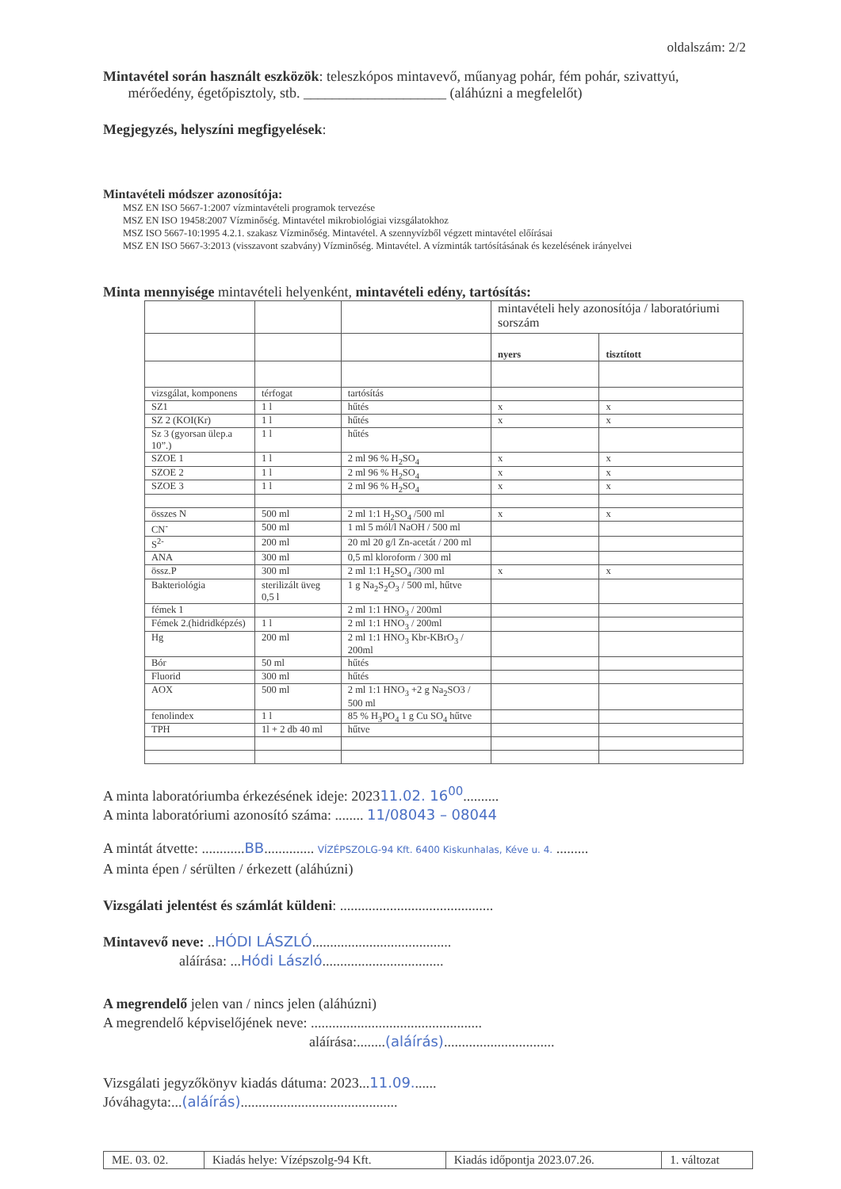oldalszám: 2/2
Mintavétel során használt eszközök: teleszkópos mintavevő, műanyag pohár, fém pohár, szivattyú,
mérőedény, égetőpisztoly, stb. ____________________ (aláhúzni a megfelelőt)
Megjegyzés, helyszíni megfigyelések:
Mintavételi módszer azonosítója:
MSZ EN ISO 5667-1:2007 vízmintavételi programok tervezése
MSZ EN ISO 19458:2007 Vízminőség. Mintavétel mikrobiológiai vizsgálatokhoz
MSZ ISO 5667-10:1995 4.2.1. szakasz Vízminőség. Mintavétel. A szennyvízből végzett mintavétel előírásai
MSZ EN ISO 5667-3:2013 (visszavont szabvány) Vízminőség. Mintavétel. A vízminták tartósításának és kezelésének irányelvei
Minta mennyisége mintavételi helyenként, mintavételi edény, tartósítás:
| | | | mintavételi hely azonosítója / laboratóriumi sorszám | |
| | | | nyers | tisztított |
| vizsgálat, komponens | térfogat | tartósítás | | |
| SZ1 | 1 l | hűtés | x | x |
| SZ 2 (KOI(Kr) | 1 l | hűtés | x | x |
| Sz 3 (gyorsan ülep.a 10”.) | 1 l | hűtés | | |
| SZOE 1 | 1 l | 2 ml 96 % H<sub>2</sub>SO<sub>4</sub> | x | x |
| SZOE 2 | 1 l | 2 ml 96 % H<sub>2</sub>SO<sub>4</sub> | x | x |
| SZOE 3 | 1 l | 2 ml 96 % H<sub>2</sub>SO<sub>4</sub> | x | x |
| összes N | 500 ml | 2 ml 1:1 H<sub>2</sub>SO<sub>4</sub> /500 ml | x | x |
| CN<sup>-</sup> | 500 ml | 1 ml 5 mól/l NaOH / 500 ml | | |
| S<sup>2-</sup> | 200 ml | 20 ml 20 g/l Zn-acetát / 200 ml | | |
| ANA | 300 ml | 0,5 ml kloroform / 300 ml | | |
| össz.P | 300 ml | 2 ml 1:1 H<sub>2</sub>SO<sub>4</sub> /300 ml | x | x |
| Bakteriológia | sterilizált üveg 0,5 l | 1 g Na<sub>2</sub>S<sub>2</sub>O<sub>3</sub> / 500 ml, hűtve | | |
| fémek 1 | | 2 ml 1:1 HNO<sub>3</sub> / 200ml | | |
| Fémek 2.(hidridképzés) | 1 l | 2 ml 1:1 HNO<sub>3</sub> / 200ml | | |
| Hg | 200 ml | 2 ml 1:1 HNO<sub>3</sub> Kbr-KBrO<sub>3</sub> / 200ml | | |
| Bór | 50 ml | hűtés | | |
| Fluorid | 300 ml | hűtés | | |
| AOX | 500 ml | 2 ml 1:1 HNO<sub>3</sub> +2 g Na<sub>2</sub>SO3 / 500 ml | | |
| fenolindex | 1 l | 85 % H<sub>3</sub>PO<sub>4</sub> 1 g Cu SO<sub>4</sub> hűtve | | |
| TPH | 1l + 2 db 40 ml | hűtve | | |
A minta laboratóriumba érkezésének ideje: 202311.02. 16<sup>00</sup>..........
A minta laboratóriumi azonosító száma: ........ 11/08043 – 08044
A mintát átvette: ............BB.............. VÍZÉPSZOLG-94 Kft. 6400 Kiskunhalas, Kéve u. 4. .........
A minta épen / sérülten / érkezett (aláhúzni)
Vizsgálati jelentést és számlát küldeni: ...........................................
Mintavevő neve: ..HÓDI LÁSZLÓ.......................................
aláírása: ...Hódi László..................................
A megrendelő jelen van / nincs jelen (aláhúzni)
A megrendelő képviselőjének neve: ................................................
aláírása:........(aláírás)...............................
Vizsgálati jegyzőkönyv kiadás dátuma: 2023...11.09.......
Jóváhagyta:...(aláírás)............................................
| ME. 03. 02. | Kiadás helye: Vízépszolg-94 Kft. | Kiadás időpontja 2023.07.26. | 1. változat |